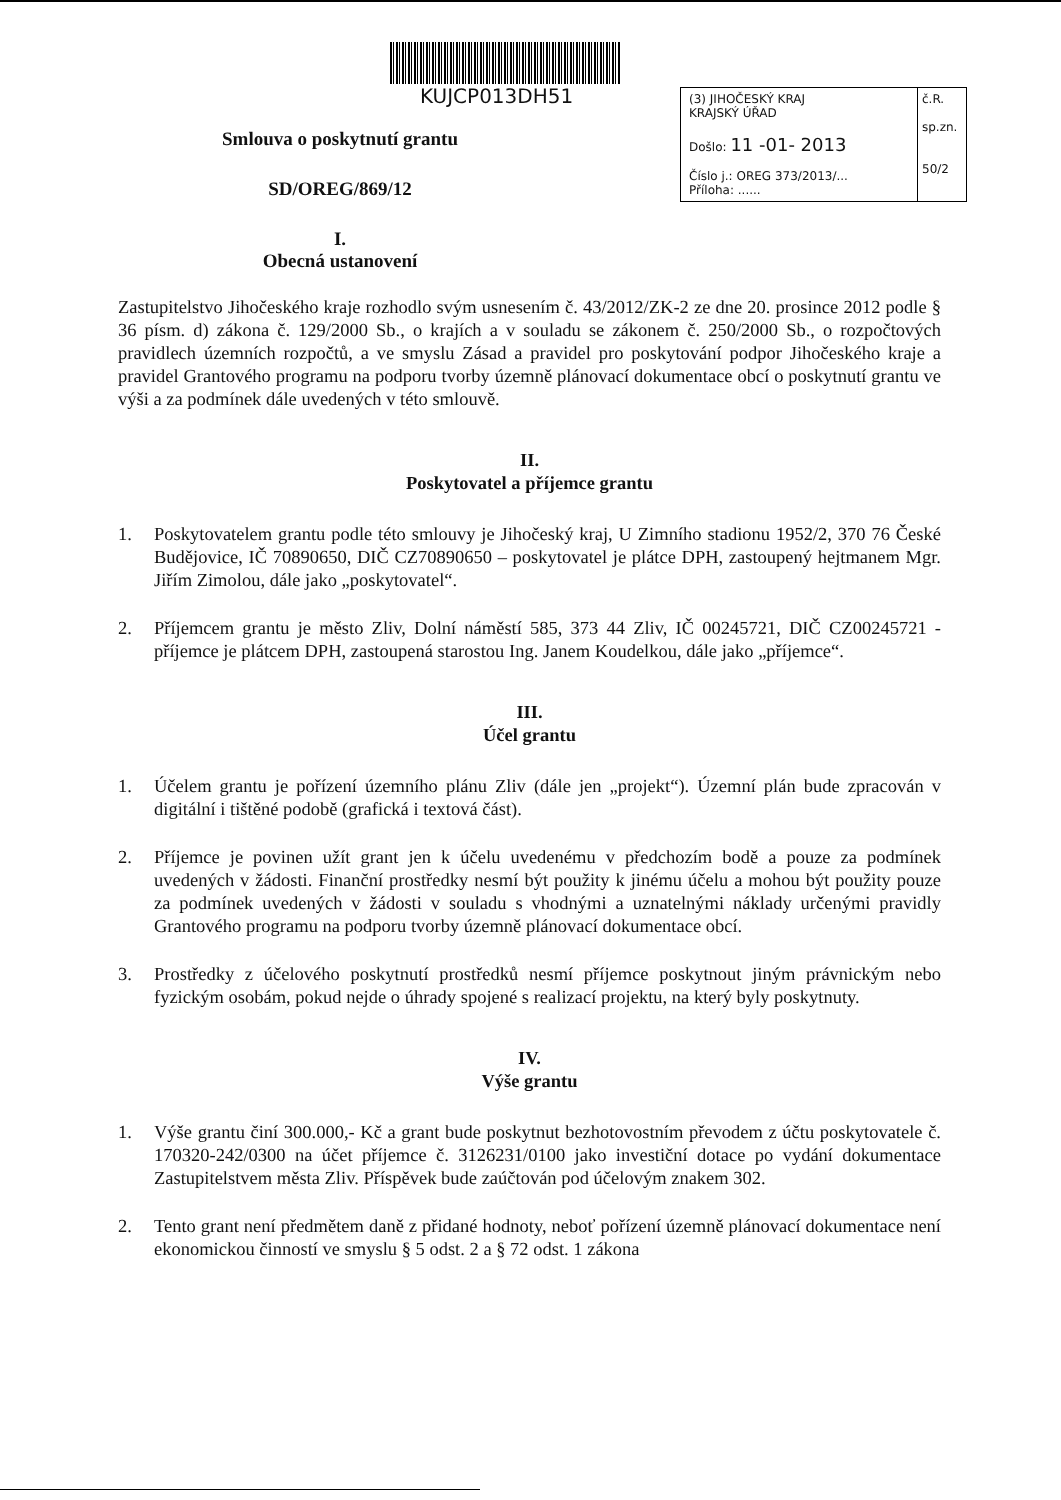KUJCP013DH51
Smlouva o poskytnutí grantu
SD/OREG/869/12
I.
Obecná ustanovení
(3) JIHOČESKÝ KRAJ
KRAJSKÝ ÚŘAD
Došlo: 11 -01- 2013
Číslo j.: OREG 373/2013/...
Příloha: ......
č.R.
sp.zn.
50/2
Zastupitelstvo Jihočeského kraje rozhodlo svým usnesením č. 43/2012/ZK-2 ze dne 20. prosince 2012 podle § 36 písm. d) zákona č. 129/2000 Sb., o krajích a v souladu se zákonem č. 250/2000 Sb., o rozpočtových pravidlech územních rozpočtů, a ve smyslu Zásad a pravidel pro poskytování podpor Jihočeského kraje a pravidel Grantového programu na podporu tvorby územně plánovací dokumentace obcí o poskytnutí grantu ve výši a za podmínek dále uvedených v této smlouvě.
II.
Poskytovatel a příjemce grantu
1. Poskytovatelem grantu podle této smlouvy je Jihočeský kraj, U Zimního stadionu 1952/2, 370 76 České Budějovice, IČ 70890650, DIČ CZ70890650 – poskytovatel je plátce DPH, zastoupený hejtmanem Mgr. Jiřím Zimolou, dále jako „poskytovatel“.
2. Příjemcem grantu je město Zliv, Dolní náměstí 585, 373 44 Zliv, IČ 00245721, DIČ CZ00245721 - příjemce je plátcem DPH, zastoupená starostou Ing. Janem Koudelkou, dále jako „příjemce“.
III.
Účel grantu
1. Účelem grantu je pořízení územního plánu Zliv (dále jen „projekt“). Územní plán bude zpracován v digitální i tištěné podobě (grafická i textová část).
2. Příjemce je povinen užít grant jen k účelu uvedenému v předchozím bodě a pouze za podmínek uvedených v žádosti. Finanční prostředky nesmí být použity k jinému účelu a mohou být použity pouze za podmínek uvedených v žádosti v souladu s vhodnými a uznatelnými náklady určenými pravidly Grantového programu na podporu tvorby územně plánovací dokumentace obcí.
3. Prostředky z účelového poskytnutí prostředků nesmí příjemce poskytnout jiným právnickým nebo fyzickým osobám, pokud nejde o úhrady spojené s realizací projektu, na který byly poskytnuty.
IV.
Výše grantu
1. Výše grantu činí 300.000,- Kč a grant bude poskytnut bezhotovostním převodem z účtu poskytovatele č. 170320-242/0300 na účet příjemce č. 3126231/0100 jako investiční dotace po vydání dokumentace Zastupitelstvem města Zliv. Příspěvek bude zaúčtován pod účelovým znakem 302.
2. Tento grant není předmětem daně z přidané hodnoty, neboť pořízení územně plánovací dokumentace není ekonomickou činností ve smyslu § 5 odst. 2 a § 72 odst. 1 zákona